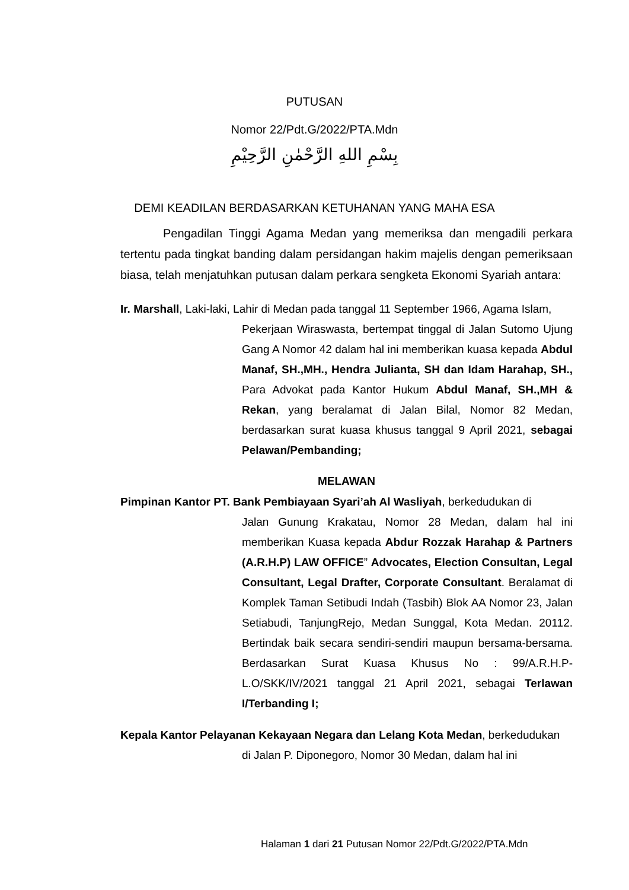PUTUSAN
Nomor 22/Pdt.G/2022/PTA.Mdn
بِسْمِ اللهِ الرَّحْمٰنِ الرَّحِيْمِ
DEMI KEADILAN BERDASARKAN KETUHANAN YANG MAHA ESA
Pengadilan Tinggi Agama Medan yang memeriksa dan mengadili perkara tertentu pada tingkat banding dalam persidangan hakim majelis dengan pemeriksaan biasa, telah menjatuhkan putusan dalam perkara sengketa Ekonomi Syariah antara:
Ir. Marshall, Laki-laki, Lahir di Medan pada tanggal 11 September 1966, Agama Islam,
Pekerjaan Wiraswasta, bertempat tinggal di Jalan Sutomo Ujung Gang A Nomor 42 dalam hal ini memberikan kuasa kepada Abdul Manaf, SH.,MH., Hendra Julianta, SH dan Idam Harahap, SH., Para Advokat pada Kantor Hukum Abdul Manaf, SH.,MH & Rekan, yang beralamat di Jalan Bilal, Nomor 82 Medan, berdasarkan surat kuasa khusus tanggal 9 April 2021, sebagai Pelawan/Pembanding;
MELAWAN
Pimpinan Kantor PT. Bank Pembiayaan Syari’ah Al Wasliyah, berkedudukan di
Jalan Gunung Krakatau, Nomor 28 Medan, dalam hal ini memberikan Kuasa kepada Abdur Rozzak Harahap & Partners (A.R.H.P) LAW OFFICE” Advocates, Election Consultan, Legal Consultant, Legal Drafter, Corporate Consultant. Beralamat di Komplek Taman Setibudi Indah (Tasbih) Blok AA Nomor 23, Jalan Setiabudi, TanjungRejo, Medan Sunggal, Kota Medan. 20112. Bertindak baik secara sendiri-sendiri maupun bersama-bersama. Berdasarkan Surat Kuasa Khusus No : 99/A.R.H.P-L.O/SKK/IV/2021 tanggal 21 April 2021, sebagai Terlawan I/Terbanding I;
Kepala Kantor Pelayanan Kekayaan Negara dan Lelang Kota Medan, berkedudukan
di Jalan P. Diponegoro, Nomor 30 Medan, dalam hal ini
Halaman 1 dari 21 Putusan Nomor 22/Pdt.G/2022/PTA.Mdn